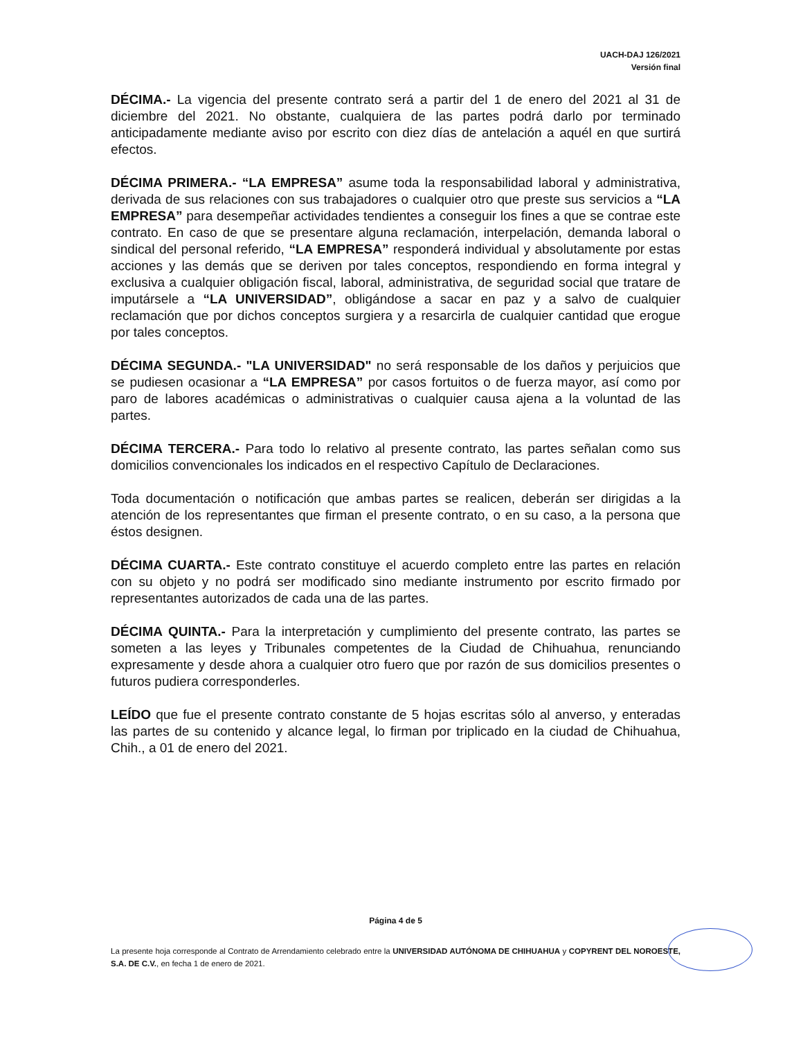UACH-DAJ 126/2021
Versión final
DÉCIMA.- La vigencia del presente contrato será a partir del 1 de enero del 2021 al 31 de diciembre del 2021. No obstante, cualquiera de las partes podrá darlo por terminado anticipadamente mediante aviso por escrito con diez días de antelación a aquél en que surtirá efectos.
DÉCIMA PRIMERA.- “LA EMPRESA” asume toda la responsabilidad laboral y administrativa, derivada de sus relaciones con sus trabajadores o cualquier otro que preste sus servicios a “LA EMPRESA” para desempeñar actividades tendientes a conseguir los fines a que se contrae este contrato. En caso de que se presentare alguna reclamación, interpelación, demanda laboral o sindical del personal referido, “LA EMPRESA” responderá individual y absolutamente por estas acciones y las demás que se deriven por tales conceptos, respondiendo en forma integral y exclusiva a cualquier obligación fiscal, laboral, administrativa, de seguridad social que tratare de imputársele a “LA UNIVERSIDAD”, obligándose a sacar en paz y a salvo de cualquier reclamación que por dichos conceptos surgiera y a resarcirla de cualquier cantidad que erogue por tales conceptos.
DÉCIMA SEGUNDA.- "LA UNIVERSIDAD" no será responsable de los daños y perjuicios que se pudiesen ocasionar a “LA EMPRESA” por casos fortuitos o de fuerza mayor, así como por paro de labores académicas o administrativas o cualquier causa ajena a la voluntad de las partes.
DÉCIMA TERCERA.- Para todo lo relativo al presente contrato, las partes señalan como sus domicilios convencionales los indicados en el respectivo Capítulo de Declaraciones.
Toda documentación o notificación que ambas partes se realicen, deberán ser dirigidas a la atención de los representantes que firman el presente contrato, o en su caso, a la persona que éstos designen.
DÉCIMA CUARTA.- Este contrato constituye el acuerdo completo entre las partes en relación con su objeto y no podrá ser modificado sino mediante instrumento por escrito firmado por representantes autorizados de cada una de las partes.
DÉCIMA QUINTA.- Para la interpretación y cumplimiento del presente contrato, las partes se someten a las leyes y Tribunales competentes de la Ciudad de Chihuahua, renunciando expresamente y desde ahora a cualquier otro fuero que por razón de sus domicilios presentes o futuros pudiera corresponderles.
LEÍDO que fue el presente contrato constante de 5 hojas escritas sólo al anverso, y enteradas las partes de su contenido y alcance legal, lo firman por triplicado en la ciudad de Chihuahua, Chih., a 01 de enero del 2021.
Página 4 de 5
La presente hoja corresponde al Contrato de Arrendamiento celebrado entre la UNIVERSIDAD AUTÓNOMA DE CHIHUAHUA y COPYRENT DEL NOROESTE, S.A. DE C.V., en fecha 1 de enero de 2021.